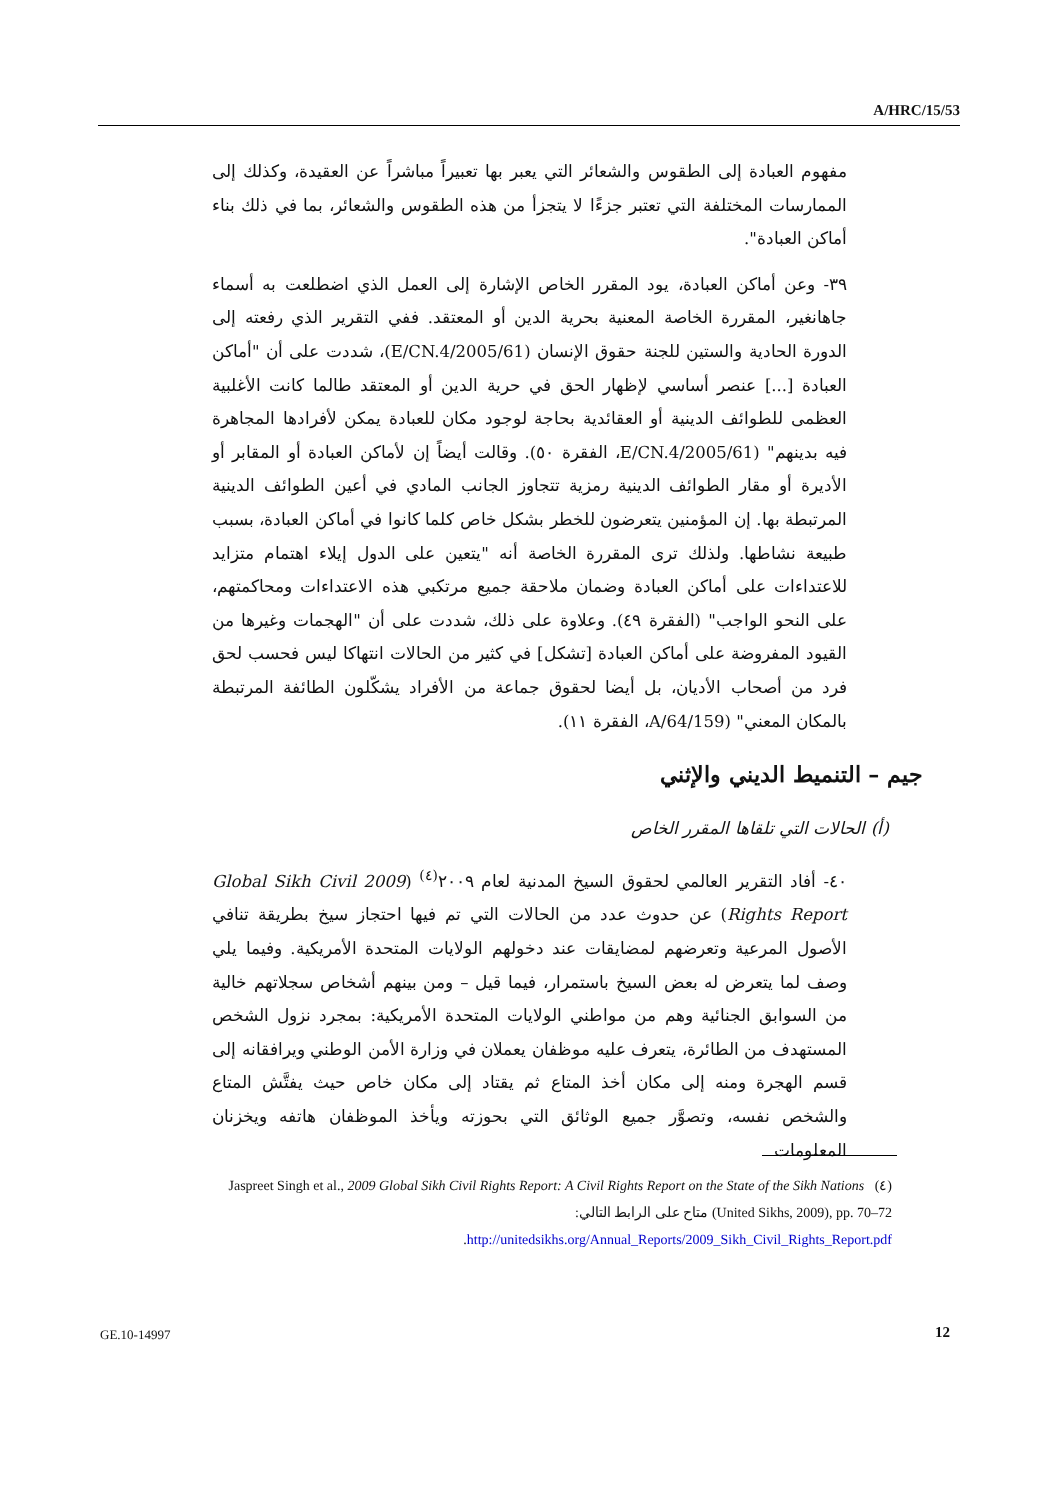A/HRC/15/53
مفهوم العبادة إلى الطقوس والشعائر التي يعبر بها تعبيراً مباشراً عن العقيدة، وكذلك إلى الممارسات المختلفة التي تعتبر جزءًا لا يتجزأ من هذه الطقوس والشعائر، بما في ذلك بناء أماكن العبادة".
٣٩- وعن أماكن العبادة، يود المقرر الخاص الإشارة إلى العمل الذي اضطلعت به أسماء جاهانغير، المقررة الخاصة المعنية بحرية الدين أو المعتقد. ففي التقرير الذي رفعته إلى الدورة الحادية والستين للجنة حقوق الإنسان (E/CN.4/2005/61)، شددت على أن "أماكن العبادة [...] عنصر أساسي لإظهار الحق في حرية الدين أو المعتقد طالما كانت الأغلبية العظمى للطوائف الدينية أو العقائدية بحاجة لوجود مكان للعبادة يمكن لأفرادها المجاهرة فيه بدينهم" (E/CN.4/2005/61، الفقرة ٥٠). وقالت أيضاً إن لأماكن العبادة أو المقابر أو الأديرة أو مقار الطوائف الدينية رمزية تتجاوز الجانب المادي في أعين الطوائف الدينية المرتبطة بها. إن المؤمنين يتعرضون للخطر بشكل خاص كلما كانوا في أماكن العبادة، بسبب طبيعة نشاطها. ولذلك ترى المقررة الخاصة أنه "يتعين على الدول إيلاء اهتمام متزايد للاعتداءات على أماكن العبادة وضمان ملاحقة جميع مرتكبي هذه الاعتداءات ومحاكمتهم، على النحو الواجب" (الفقرة ٤٩). وعلاوة على ذلك، شددت على أن "الهجمات وغيرها من القيود المفروضة على أماكن العبادة [تشكل] في كثير من الحالات انتهاكا ليس فحسب لحق فرد من أصحاب الأديان، بل أيضا لحقوق جماعة من الأفراد يشكّلون الطائفة المرتبطة بالمكان المعني" (A/64/159، الفقرة ١١).
جيم – التنميط الديني والإثني
(أ) الحالات التي تلقاها المقرر الخاص
٤٠- أفاد التقرير العالمي لحقوق السيخ المدنية لعام ٢٠٠٩<sup>(٤)</sup> (2009 Global Sikh Civil Rights Report) عن حدوث عدد من الحالات التي تم فيها احتجاز سيخ بطريقة تنافي الأصول المرعية وتعرضهم لمضايقات عند دخولهم الولايات المتحدة الأمريكية. وفيما يلي وصف لما يتعرض له بعض السيخ باستمرار، فيما قيل – ومن بينهم أشخاص سجلاتهم خالية من السوابق الجنائية وهم من مواطني الولايات المتحدة الأمريكية: بمجرد نزول الشخص المستهدف من الطائرة، يتعرف عليه موظفان يعملان في وزارة الأمن الوطني ويرافقانه إلى قسم الهجرة ومنه إلى مكان أخذ المتاع ثم يقتاد إلى مكان خاص حيث يفتَّش المتاع والشخص نفسه، وتصوَّر جميع الوثائق التي بحوزته ويأخذ الموظفان هاتفه ويخزنان المعلومات
(٤) Jaspreet Singh et al., 2009 Global Sikh Civil Rights Report: A Civil Rights Report on the State of the Sikh Nations (United Sikhs, 2009), pp. 70–72 متاح على الرابط التالي:
http://unitedsikhs.org/Annual_Reports/2009_Sikh_Civil_Rights_Report.pdf.
GE.10-14997 12